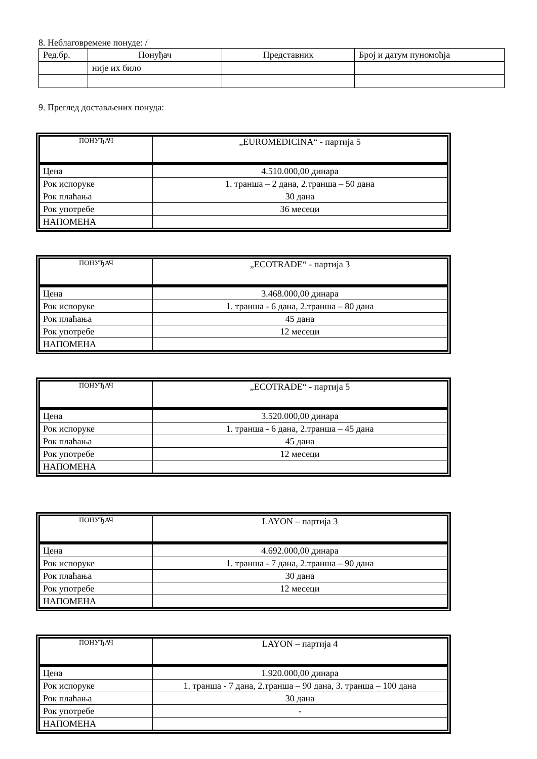8. Неблаговремене понуде: /
| Ред.бр. | Понуђач | Представник | Број и датум пуномоћја |
| --- | --- | --- | --- |
| | није их било | | |
9. Преглед достављених понуда:
| ПОНУЂАЧ | „EUROMEDICINA“ - партија 5 |
| Цена | 4.510.000,00 динара |
| Рок испоруке | 1. транша – 2 дана, 2.транша – 50 дана |
| Рок плаћања | 30 дана |
| Рок употребе | 36 месеци |
| НАПОМЕНА | |
| ПОНУЂАЧ | „ECOTRADE“ - партија 3 |
| Цена | 3.468.000,00 динара |
| Рок испоруке | 1. транша - 6 дана, 2.транша – 80 дана |
| Рок плаћања | 45 дана |
| Рок употребе | 12 месеци |
| НАПОМЕНА | |
| ПОНУЂАЧ | „ECOTRADE“ - партија 5 |
| Цена | 3.520.000,00 динара |
| Рок испоруке | 1. транша - 6 дана, 2.транша – 45 дана |
| Рок плаћања | 45 дана |
| Рок употребе | 12 месеци |
| НАПОМЕНА | |
| ПОНУЂАЧ | LAYON – партија 3 |
| Цена | 4.692.000,00 динара |
| Рок испоруке | 1. транша - 7 дана, 2.транша – 90 дана |
| Рок плаћања | 30 дана |
| Рок употребе | 12 месеци |
| НАПОМЕНА | |
| ПОНУЂАЧ | LAYON – партија 4 |
| Цена | 1.920.000,00 динара |
| Рок испоруке | 1. транша - 7 дана, 2.транша – 90 дана, 3. транша – 100 дана |
| Рок плаћања | 30 дана |
| Рок употребе | - |
| НАПОМЕНА | |